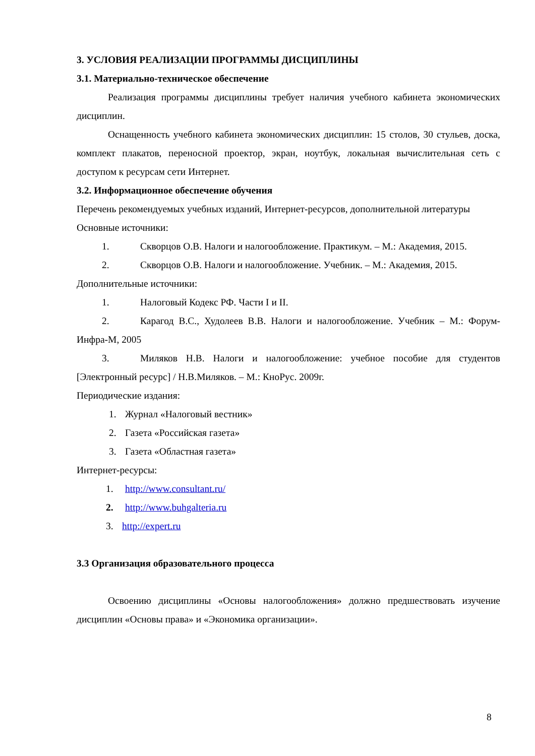3. УСЛОВИЯ РЕАЛИЗАЦИИ ПРОГРАММЫ ДИСЦИПЛИНЫ
3.1. Материально-техническое обеспечение
Реализация программы дисциплины требует наличия учебного кабинета экономических дисциплин.
Оснащенность учебного кабинета экономических дисциплин: 15 столов, 30 стульев, доска, комплект плакатов, переносной проектор, экран, ноутбук, локальная вычислительная сеть с доступом к ресурсам сети Интернет.
3.2. Информационное обеспечение обучения
Перечень рекомендуемых учебных изданий, Интернет-ресурсов, дополнительной литературы
Основные источники:
1. Скворцов О.В. Налоги и налогообложение. Практикум. – М.: Академия, 2015.
2. Скворцов О.В. Налоги и налогообложение. Учебник. – М.: Академия, 2015.
Дополнительные источники:
1. Налоговый Кодекс РФ. Части I и II.
2. Карагод В.С., Худолеев В.В. Налоги и налогообложение. Учебник – М.: Форум-Инфра-М, 2005
3. Миляков Н.В. Налоги и налогообложение: учебное пособие для студентов [Электронный ресурс] / Н.В.Миляков. – М.: КноРус. 2009г.
Периодические издания:
1. Журнал «Налоговый вестник»
2. Газета «Российская газета»
3. Газета «Областная газета»
Интернет-ресурсы:
1. http://www.consultant.ru/
2. http://www.buhgalteria.ru
3. http://expert.ru
3.3 Организация образовательного процесса
Освоению дисциплины «Основы налогообложения» должно предшествовать изучение дисциплин «Основы права» и «Экономика организации».
8